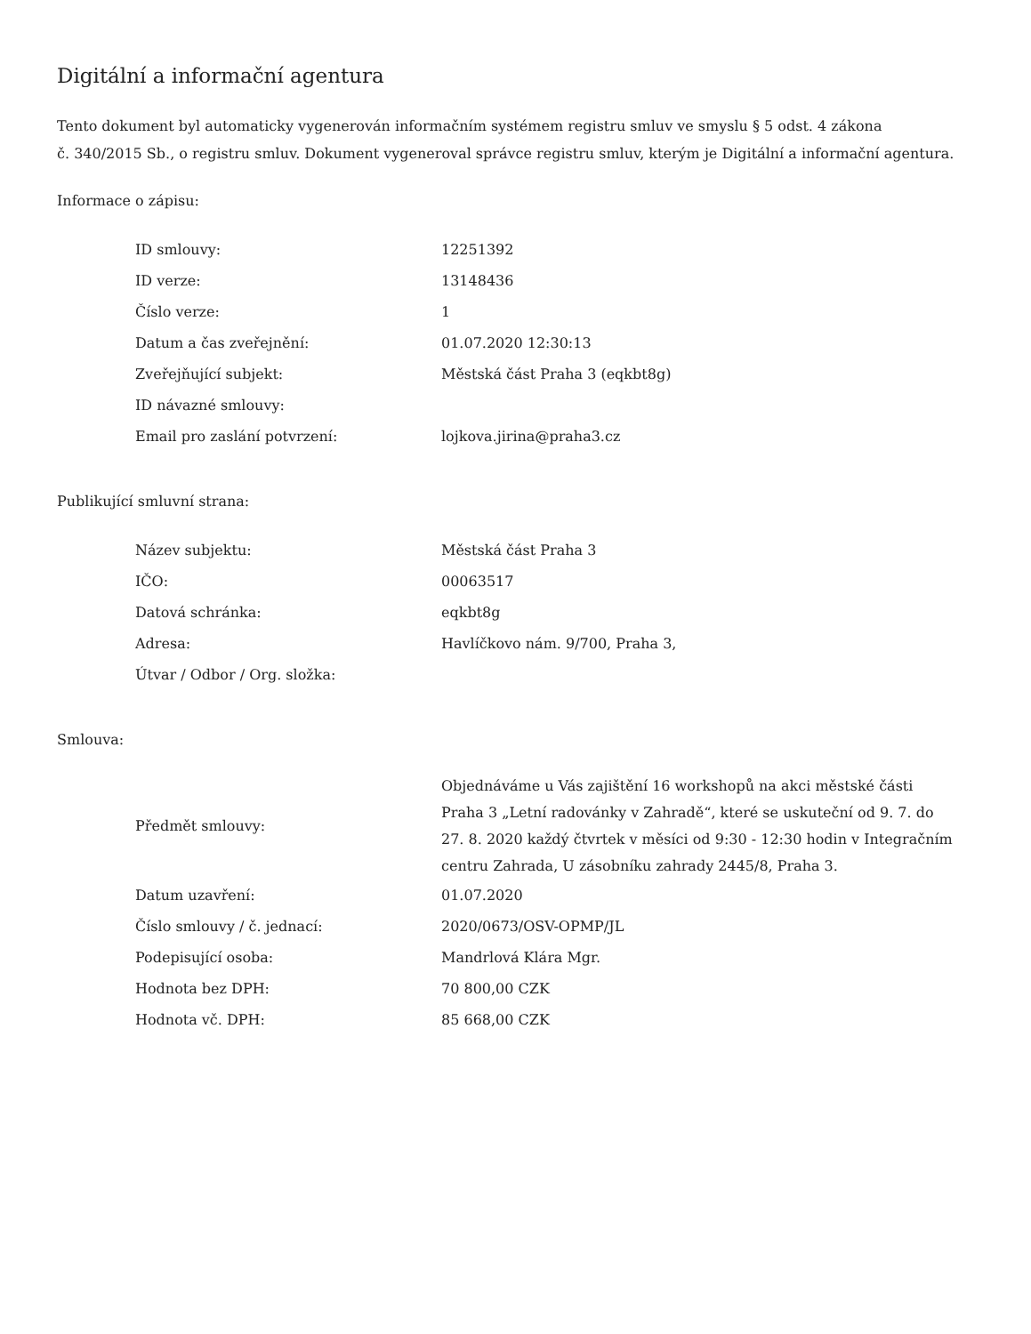Digitální a informační agentura
Tento dokument byl automaticky vygenerován informačním systémem registru smluv ve smyslu § 5 odst. 4 zákona
č. 340/2015 Sb., o registru smluv. Dokument vygeneroval správce registru smluv, kterým je Digitální a informační agentura.
Informace o zápisu:
| ID smlouvy: | 12251392 |
| ID verze: | 13148436 |
| Číslo verze: | 1 |
| Datum a čas zveřejnění: | 01.07.2020 12:30:13 |
| Zveřejňující subjekt: | Městská část Praha 3 (eqkbt8g) |
| ID návazné smlouvy: | |
| Email pro zaslání potvrzení: | lojkova.jirina@praha3.cz |
Publikující smluvní strana:
| Název subjektu: | Městská část Praha 3 |
| IČO: | 00063517 |
| Datová schránka: | eqkbt8g |
| Adresa: | Havlíčkovo nám. 9/700, Praha 3, |
| Útvar / Odbor / Org. složka: | |
Smlouva:
| Předmět smlouvy: | Objednáváme u Vás zajištění 16 workshopů na akci městské části Praha 3 „Letní radovánky v Zahradě“, které se uskuteční od 9. 7. do 27. 8. 2020 každý čtvrtek v měsíci od 9:30 - 12:30 hodin v Integračním centru Zahrada, U zásobníku zahrady 2445/8, Praha 3. |
| Datum uzavření: | 01.07.2020 |
| Číslo smlouvy / č. jednací: | 2020/0673/OSV-OPMP/JL |
| Podepisující osoba: | Mandrlová Klára Mgr. |
| Hodnota bez DPH: | 70 800,00 CZK |
| Hodnota vč. DPH: | 85 668,00 CZK |